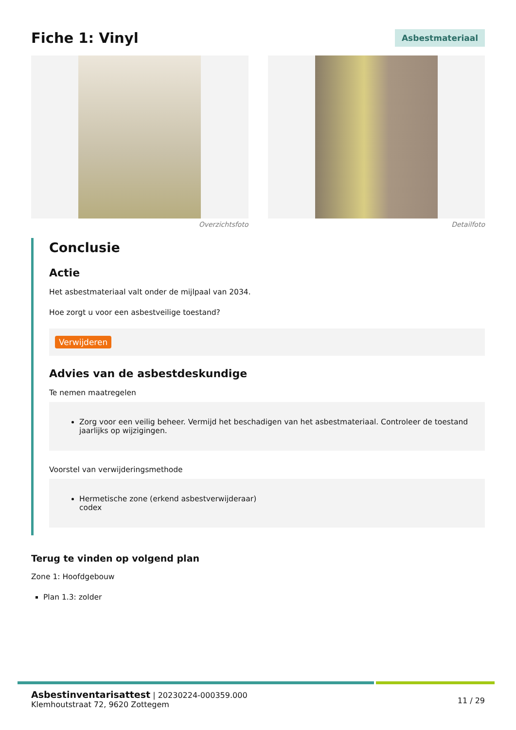Fiche 1: Vinyl
Asbestmateriaal
Overzichtsfoto Detailfoto
Conclusie
Actie
Het asbestmateriaal valt onder de mijlpaal van 2034.
Hoe zorgt u voor een asbestveilige toestand?
Verwijderen
Advies van de asbestdeskundige
Te nemen maatregelen
Zorg voor een veilig beheer. Vermijd het beschadigen van het asbestmateriaal. Controleer de toestand jaarlijks op wijzigingen.
Voorstel van verwijderingsmethode
Hermetische zone (erkend asbestverwijderaar)
codex
Terug te vinden op volgend plan
Zone 1: Hoofdgebouw
Plan 1.3: zolder
Asbestinventarisattest | 20230224-000359.000
Klemhoutstraat 72, 9620 Zottegem
11 / 29